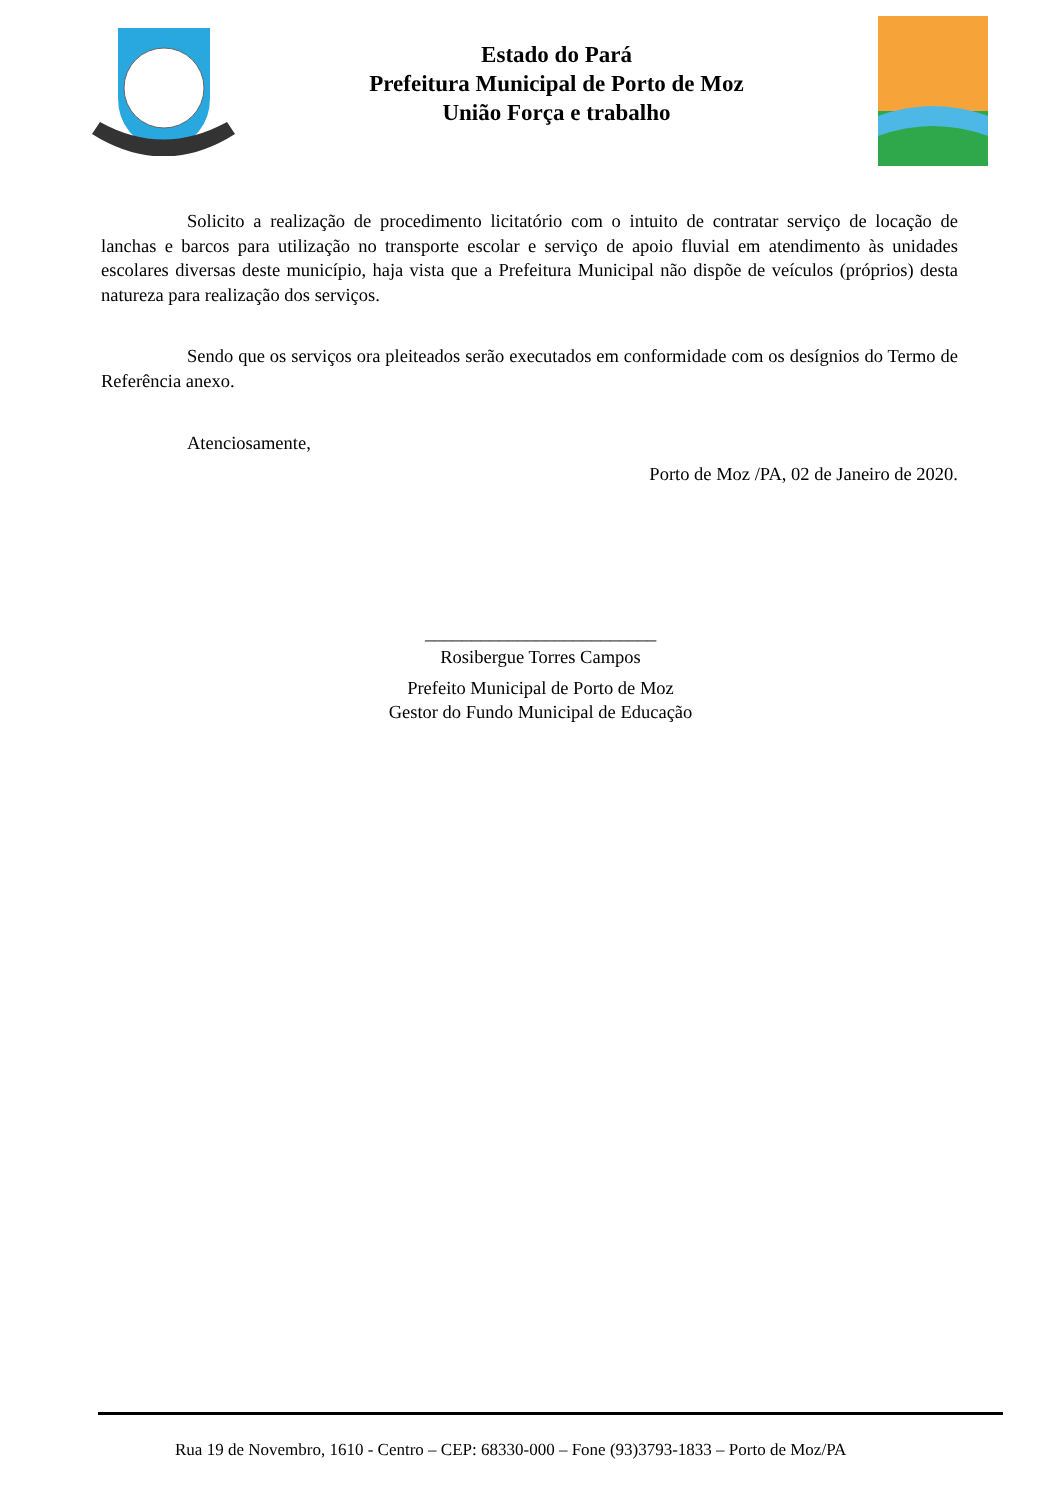Estado do Pará
Prefeitura Municipal de Porto de Moz
União Força e trabalho
Solicito a realização de procedimento licitatório com o intuito de contratar serviço de locação de lanchas e barcos para utilização no transporte escolar e serviço de apoio fluvial em atendimento às unidades escolares diversas deste município, haja vista que a Prefeitura Municipal não dispõe de veículos (próprios) desta natureza para realização dos serviços.
Sendo que os serviços ora pleiteados serão executados em conformidade com os desígnios do Termo de Referência anexo.
Atenciosamente,
Porto de Moz /PA, 02 de Janeiro de 2020.
_________________________
Rosibergue Torres Campos
Prefeito Municipal de Porto de Moz
Gestor do Fundo Municipal de Educação
Rua 19 de Novembro, 1610 - Centro – CEP: 68330-000 – Fone (93)3793-1833 – Porto de Moz/PA